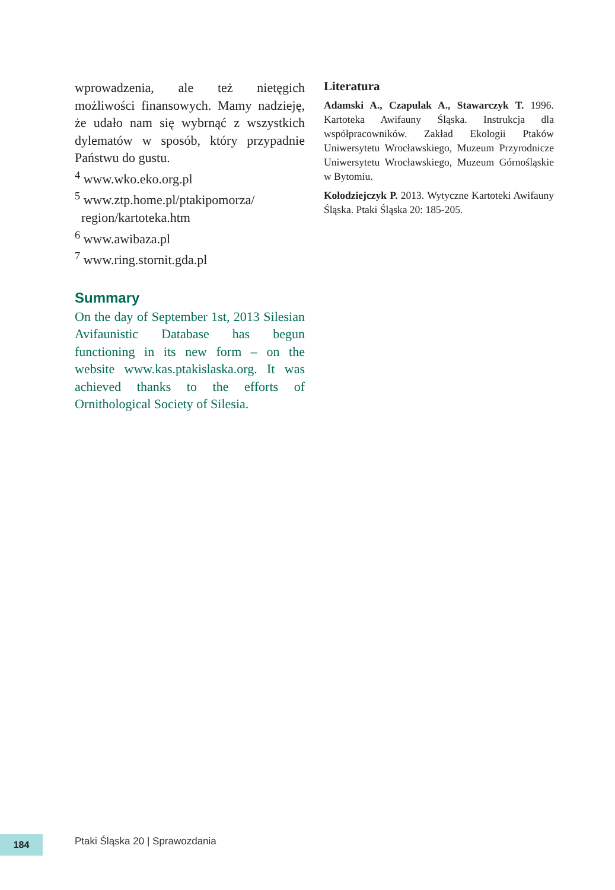wprowadzenia, ale też nietęgich możliwości finansowych. Mamy nadzieję, że udało nam się wybrnąć z wszystkich dylematów w sposób, który przypadnie Państwu do gustu.
<sup>4</sup> www.wko.eko.org.pl
<sup>5</sup> www.ztp.home.pl/ptakipomorza/
region/kartoteka.htm
<sup>6</sup> www.awibaza.pl
<sup>7</sup> www.ring.stornit.gda.pl
Summary
On the day of September 1st, 2013 Silesian Avifaunistic Database has begun functioning in its new form – on the website www.kas.ptakislaska.org. It was achieved thanks to the efforts of Ornithological Society of Silesia.
Literatura
Adamski A., Czapulak A., Stawarczyk T. 1996. Kartoteka Awifauny Śląska. Instrukcja dla współpracowników. Zakład Ekologii Ptaków Uniwersytetu Wrocławskiego, Muzeum Przyrodnicze Uniwersytetu Wrocławskiego, Muzeum Górnośląskie w Bytomiu.
Kołodziejczyk P. 2013. Wytyczne Kartoteki Awifauny Śląska. Ptaki Śląska 20: 185-205.
184
Ptaki Śląska 20 | Sprawozdania